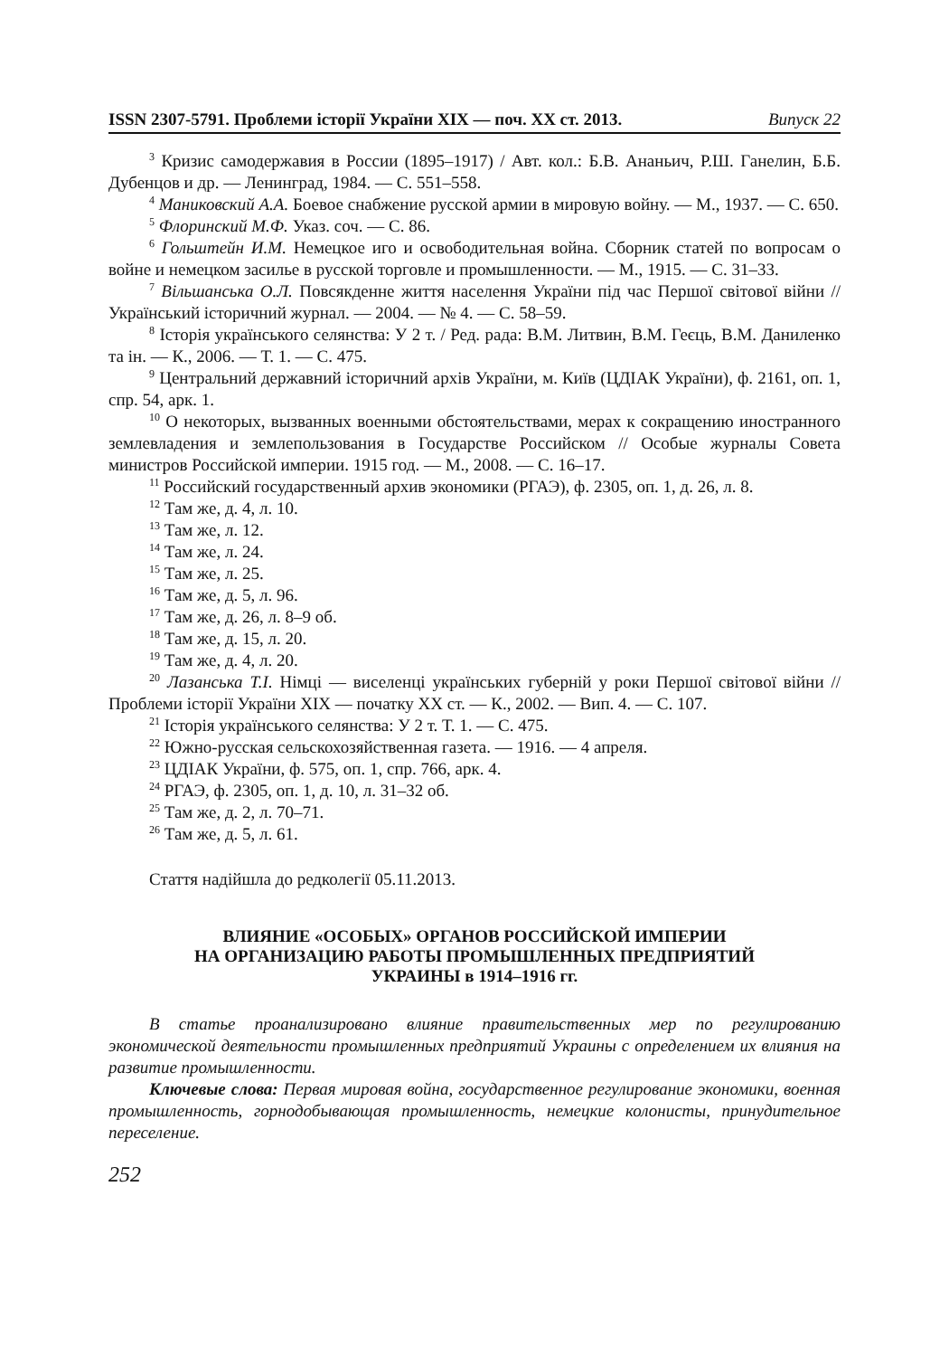ISSN 2307-5791. Проблеми історії України XIX — поч. XX ст. 2013. Випуск 22
<sup>3</sup> Кризис самодержавия в России (1895–1917) / Авт. кол.: Б.В. Ананьич, Р.Ш. Ганелин, Б.Б. Дубенцов и др. — Ленинград, 1984. — С. 551–558.
<sup>4</sup> Маниковский А.А. Боевое снабжение русской армии в мировую войну. — М., 1937. — С. 650.
<sup>5</sup> Флоринский М.Ф. Указ. соч. — С. 86.
<sup>6</sup> Гольштейн И.М. Немецкое иго и освободительная война. Сборник статей по вопросам о войне и немецком засилье в русской торговле и промышленности. — М., 1915. — С. 31–33.
<sup>7</sup> Вільшанська О.Л. Повсякденне життя населення України під час Першої світової війни // Український історичний журнал. — 2004. — № 4. — С. 58–59.
<sup>8</sup> Історія українського селянства: У 2 т. / Ред. рада: В.М. Литвин, В.М. Геєць, В.М. Даниленко та ін. — К., 2006. — Т. 1. — С. 475.
<sup>9</sup> Центральний державний історичний архів України, м. Київ (ЦДІАК України), ф. 2161, оп. 1, спр. 54, арк. 1.
<sup>10</sup> О некоторых, вызванных военными обстоятельствами, мерах к сокращению иностранного землевладения и землепользования в Государстве Российском // Особые журналы Совета министров Российской империи. 1915 год. — М., 2008. — С. 16–17.
<sup>11</sup> Российский государственный архив экономики (РГАЭ), ф. 2305, оп. 1, д. 26, л. 8.
<sup>12</sup> Там же, д. 4, л. 10.
<sup>13</sup> Там же, л. 12.
<sup>14</sup> Там же, л. 24.
<sup>15</sup> Там же, л. 25.
<sup>16</sup> Там же, д. 5, л. 96.
<sup>17</sup> Там же, д. 26, л. 8–9 об.
<sup>18</sup> Там же, д. 15, л. 20.
<sup>19</sup> Там же, д. 4, л. 20.
<sup>20</sup> Лазанська Т.І. Німці — виселенці українських губерній у роки Першої світової війни // Проблеми історії України XIX — початку XX ст. — К., 2002. — Вип. 4. — С. 107.
<sup>21</sup> Історія українського селянства: У 2 т. Т. 1. — С. 475.
<sup>22</sup> Южно-русская сельскохозяйственная газета. — 1916. — 4 апреля.
<sup>23</sup> ЦДІАК України, ф. 575, оп. 1, спр. 766, арк. 4.
<sup>24</sup> РГАЭ, ф. 2305, оп. 1, д. 10, л. 31–32 об.
<sup>25</sup> Там же, д. 2, л. 70–71.
<sup>26</sup> Там же, д. 5, л. 61.
Стаття надійшла до редколегії 05.11.2013.
ВЛИЯНИЕ «ОСОБЫХ» ОРГАНОВ РОССИЙСКОЙ ИМПЕРИИ
НА ОРГАНИЗАЦИЮ РАБОТЫ ПРОМЫШЛЕННЫХ ПРЕДПРИЯТИЙ
УКРАИНЫ в 1914–1916 гг.
В статье проанализировано влияние правительственных мер по регулированию экономической деятельности промышленных предприятий Украины с определением их влияния на развитие промышленности.
Ключевые слова: Первая мировая война, государственное регулирование экономики, военная промышленность, горнодобывающая промышленность, немецкие колонисты, принудительное переселение.
252